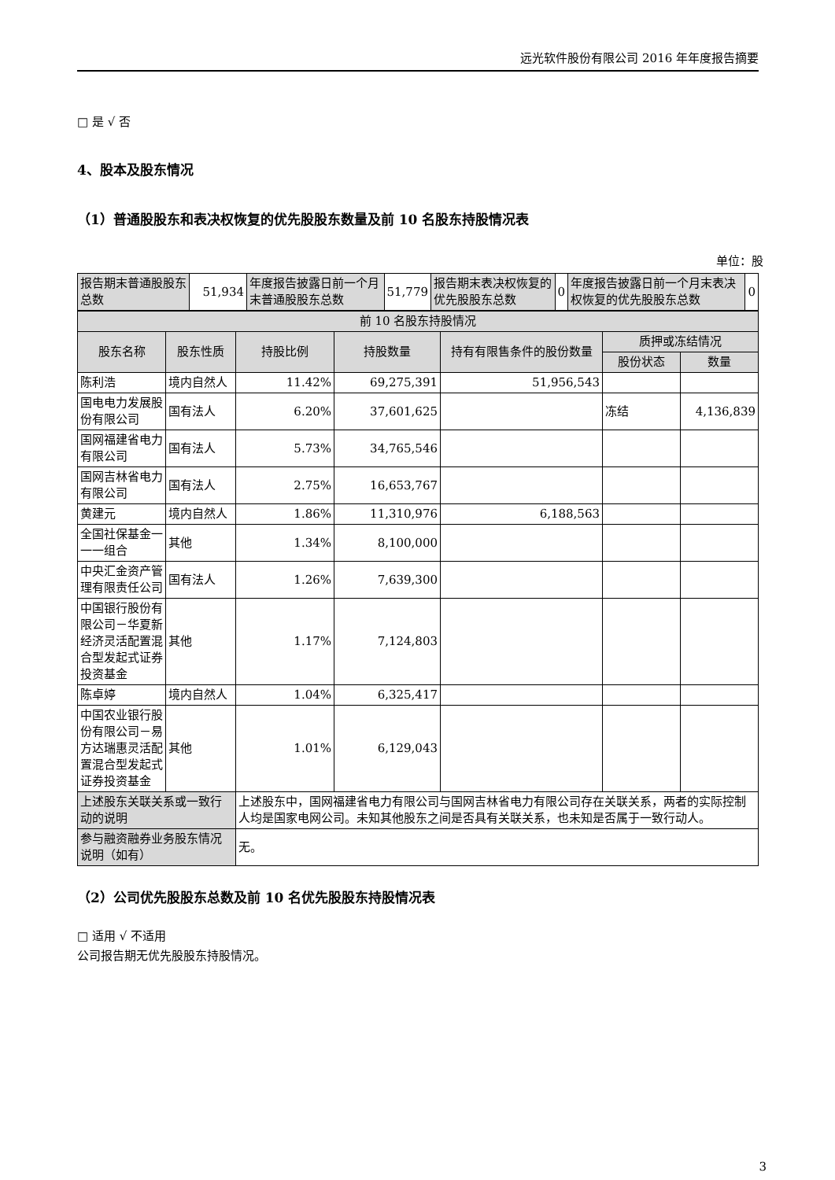远光软件股份有限公司 2016 年年度报告摘要
□ 是 √ 否
4、股本及股东情况
（1）普通股股东和表决权恢复的优先股股东数量及前 10 名股东持股情况表
单位：股
| 报告期末普通股股东总数 | 51,934 | 年度报告披露日前一个月末普通股股东总数 | 51,779 | 报告期末表决权恢复的优先股股东总数 | 0 | 年度报告披露日前一个月末表决权恢复的优先股股东总数 | 0 |
| 前 10 名股东持股情况 | | | | | | |
| 股东名称 | 股东性质 | 持股比例 | 持股数量 | 持有有限售条件的股份数量 | 质押或冻结情况 | |
| | | | | | 股份状态 | 数量 |
| 陈利浩 | 境内自然人 | 11.42% | 69,275,391 | 51,956,543 | | |
| 国电电力发展股份有限公司 | 国有法人 | 6.20% | 37,601,625 | | 冻结 | 4,136,839 |
| 国网福建省电力有限公司 | 国有法人 | 5.73% | 34,765,546 | | | |
| 国网吉林省电力有限公司 | 国有法人 | 2.75% | 16,653,767 | | | |
| 黄建元 | 境内自然人 | 1.86% | 11,310,976 | 6,188,563 | | |
| 全国社保基金一一一组合 | 其他 | 1.34% | 8,100,000 | | | |
| 中央汇金资产管理有限责任公司 | 国有法人 | 1.26% | 7,639,300 | | | |
| 中国银行股份有限公司－华夏新经济灵活配置混合型发起式证券投资基金 | 其他 | 1.17% | 7,124,803 | | | |
| 陈卓婷 | 境内自然人 | 1.04% | 6,325,417 | | | |
| 中国农业银行股份有限公司－易方达瑞惠灵活配置混合型发起式证券投资基金 | 其他 | 1.01% | 6,129,043 | | | |
| 上述股东关联关系或一致行动的说明 | | 上述股东中，国网福建省电力有限公司与国网吉林省电力有限公司存在关联关系，两者的实际控制人均是国家电网公司。未知其他股东之间是否具有关联关系，也未知是否属于一致行动人。 | | | | |
| 参与融资融券业务股东情况说明（如有） | | 无。 | | | | |
（2）公司优先股股东总数及前 10 名优先股股东持股情况表
□ 适用 √ 不适用
公司报告期无优先股股东持股情况。
3